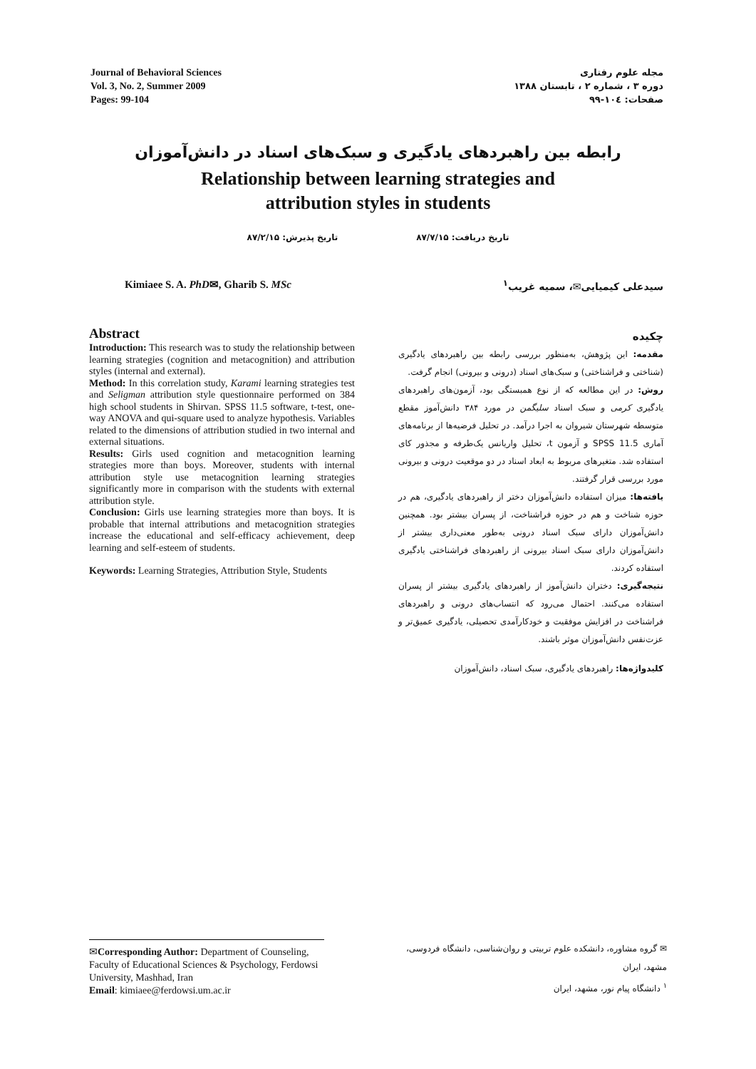Journal of Behavioral Sciences
Vol. 3, No. 2, Summer 2009
Pages: 99-104
مجله علوم رفتاری
دوره ۳ ، شماره ۲ ، تابستان ۱۳۸۸
صفحات: ۱۰٤-۹۹
رابطه بین راهبردهای یادگیری و سبک‌های اسناد در دانش‌آموزان
Relationship between learning strategies and
attribution styles in students
تاریخ دریافت: ۸۷/۷/۱۵ تاریخ پذیرش: ۸۷/۲/۱۵
Kimiaee S. A. PhD✉, Gharib S. MSc
سیدعلی کیمیایی✉، سمیه غریب<sup>۱</sup>
Abstract
Introduction: This research was to study the relationship between learning strategies (cognition and metacognition) and attribution styles (internal and external).
Method: In this correlation study, Karami learning strategies test and Seligman attribution style questionnaire performed on 384 high school students in Shirvan. SPSS 11.5 software, t-test, one-way ANOVA and qui-square used to analyze hypothesis. Variables related to the dimensions of attribution studied in two internal and external situations.
Results: Girls used cognition and metacognition learning strategies more than boys. Moreover, students with internal attribution style use metacognition learning strategies significantly more in comparison with the students with external attribution style.
Conclusion: Girls use learning strategies more than boys. It is probable that internal attributions and metacognition strategies increase the educational and self-efficacy achievement, deep learning and self-esteem of students.
Keywords: Learning Strategies, Attribution Style, Students
چکیده
مقدمه: این پژوهش، به‌منظور بررسی رابطه بین راهبردهای یادگیری (شناختی و فراشناختی) و سبک‌های اسناد (درونی و بیرونی) انجام گرفت.
روش: در این مطالعه که از نوع همبستگی بود، آزمون‌های راهبردهای یادگیری کرمی و سبک اسناد سلیگمن در مورد ۳۸۴ دانش‌آموز مقطع متوسطه شهرستان شیروان به اجرا درآمد. در تحلیل فرضیه‌ها از برنامه‌های آماری SPSS 11.5 و آزمون t، تحلیل واریانس یک‌طرفه و مجذور کای استفاده شد. متغیرهای مربوط به ابعاد اسناد در دو موقعیت درونی و بیرونی مورد بررسی قرار گرفتند.
یافته‌ها: میزان استفاده دانش‌آموزان دختر از راهبردهای یادگیری، هم در حوزه شناخت و هم در حوزه فراشناخت، از پسران بیشتر بود. همچنین دانش‌آموزان دارای سبک اسناد درونی به‌طور معنی‌داری بیشتر از دانش‌آموزان دارای سبک اسناد بیرونی از راهبردهای فراشناختی یادگیری استفاده کردند.
نتیجه‌گیری: دختران دانش‌آموز از راهبردهای یادگیری بیشتر از پسران استفاده می‌کنند. احتمال می‌رود که انتساب‌های درونی و راهبردهای فراشناخت در افزایش موفقیت و خودکارآمدی تحصیلی، یادگیری عمیق‌تر و عزت‌نفس دانش‌آموزان موثر باشند.
کلیدواژه‌ها: راهبردهای یادگیری، سبک اسناد، دانش‌آموزان
✉Corresponding Author: Department of Counseling, Faculty of Educational Sciences & Psychology, Ferdowsi University, Mashhad, Iran
Email: kimiaee@ferdowsi.um.ac.ir
✉ گروه مشاوره، دانشکده علوم تربیتی و روان‌شناسی، دانشگاه فردوسی، مشهد، ایران
<sup>۱</sup> دانشگاه پیام نور، مشهد، ایران